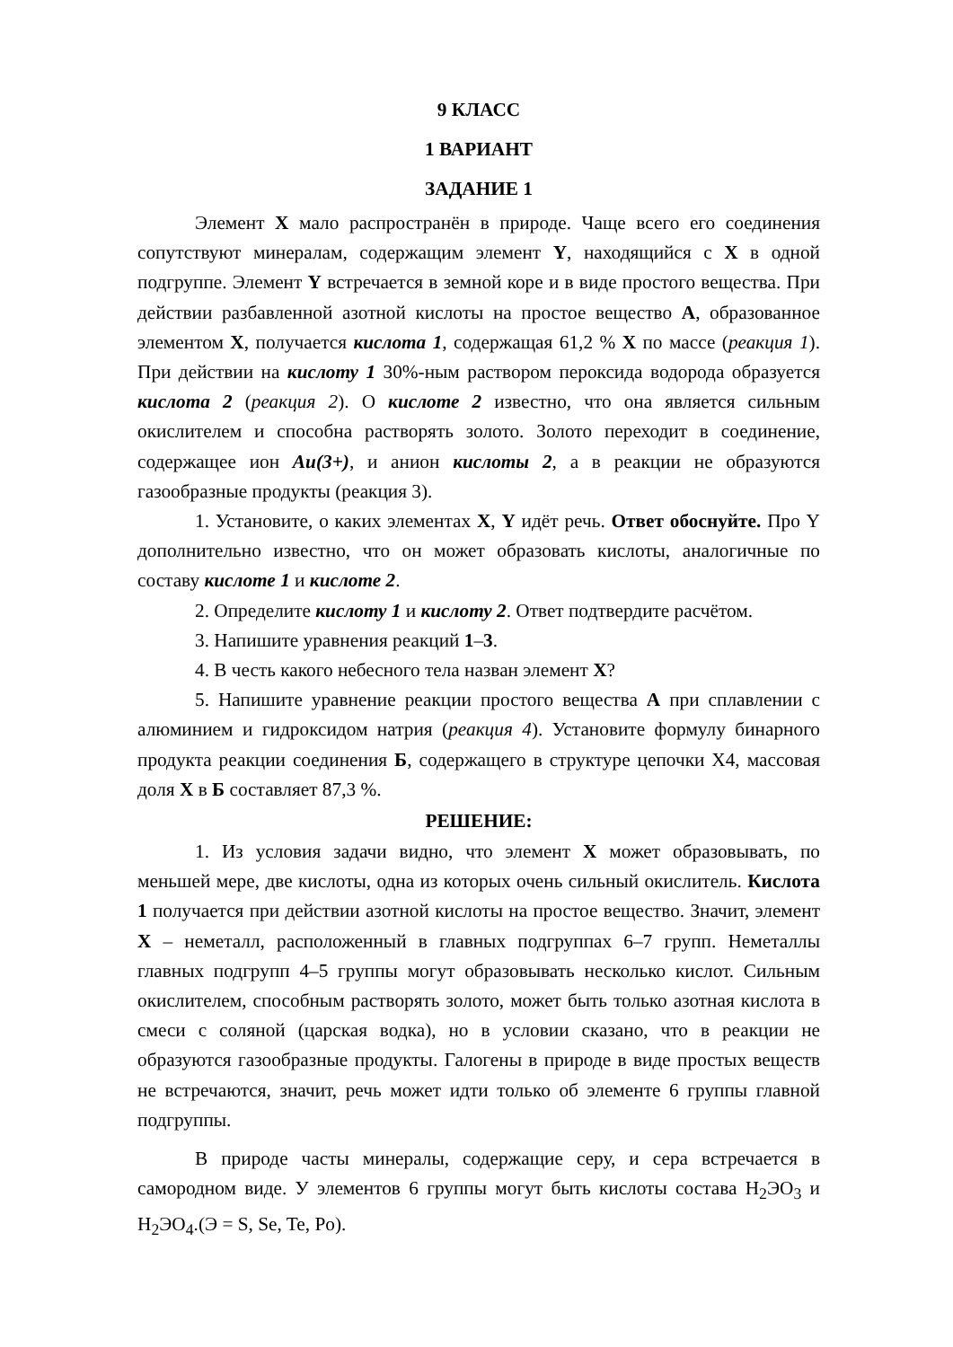9 КЛАСС
1 ВАРИАНТ
ЗАДАНИЕ 1
Элемент X мало распространён в природе. Чаще всего его соединения сопутствуют минералам, содержащим элемент Y, находящийся с X в одной подгруппе. Элемент Y встречается в земной коре и в виде простого вещества. При действии разбавленной азотной кислоты на простое вещество А, образованное элементом X, получается кислота 1, содержащая 61,2 % X по массе (реакция 1). При действии на кислоту 1 30%-ным раствором пероксида водорода образуется кислота 2 (реакция 2). О кислоте 2 известно, что она является сильным окислителем и способна растворять золото. Золото переходит в соединение, содержащее ион Au(3+), и анион кислоты 2, а в реакции не образуются газообразные продукты (реакция 3).
1. Установите, о каких элементах X, Y идёт речь. Ответ обоснуйте. Про Y дополнительно известно, что он может образовать кислоты, аналогичные по составу кислоте 1 и кислоте 2.
2. Определите кислоту 1 и кислоту 2. Ответ подтвердите расчётом.
3. Напишите уравнения реакций 1–3.
4. В честь какого небесного тела назван элемент X?
5. Напишите уравнение реакции простого вещества А при сплавлении с алюминием и гидроксидом натрия (реакция 4). Установите формулу бинарного продукта реакции соединения Б, содержащего в структуре цепочки X4, массовая доля X в Б составляет 87,3 %.
РЕШЕНИЕ:
1. Из условия задачи видно, что элемент X может образовывать, по меньшей мере, две кислоты, одна из которых очень сильный окислитель. Кислота 1 получается при действии азотной кислоты на простое вещество. Значит, элемент X – неметалл, расположенный в главных подгруппах 6–7 групп. Неметаллы главных подгрупп 4–5 группы могут образовывать несколько кислот. Сильным окислителем, способным растворять золото, может быть только азотная кислота в смеси с соляной (царская водка), но в условии сказано, что в реакции не образуются газообразные продукты. Галогены в природе в виде простых веществ не встречаются, значит, речь может идти только об элементе 6 группы главной подгруппы.
В природе часты минералы, содержащие серу, и сера встречается в самородном виде. У элементов 6 группы могут быть кислоты состава H<sub>2</sub>ЭO<sub>3</sub> и H<sub>2</sub>ЭO<sub>4</sub>.(Э = S, Se, Te, Po).